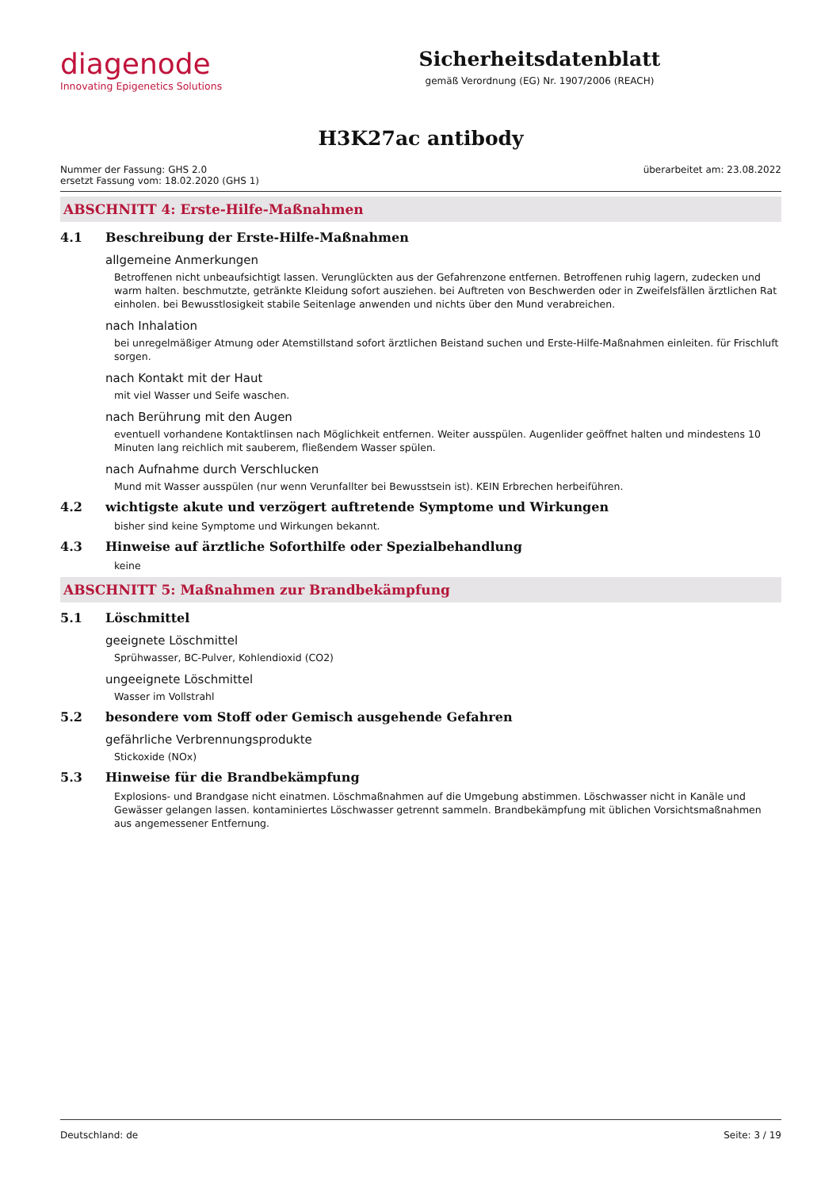diagenode
Innovating Epigenetics Solutions
Sicherheitsdatenblatt
gemäß Verordnung (EG) Nr. 1907/2006 (REACH)
H3K27ac antibody
Nummer der Fassung: GHS 2.0
ersetzt Fassung vom: 18.02.2020 (GHS 1)
überarbeitet am: 23.08.2022
ABSCHNITT 4: Erste-Hilfe-Maßnahmen
4.1 Beschreibung der Erste-Hilfe-Maßnahmen
allgemeine Anmerkungen
Betroffenen nicht unbeaufsichtigt lassen. Verunglückten aus der Gefahrenzone entfernen. Betroffenen ruhig lagern, zudecken und warm halten. beschmutzte, getränkte Kleidung sofort ausziehen. bei Auftreten von Beschwerden oder in Zweifelsfällen ärztlichen Rat einholen. bei Bewusstlosigkeit stabile Seitenlage anwenden und nichts über den Mund verabreichen.
nach Inhalation
bei unregelmäßiger Atmung oder Atemstillstand sofort ärztlichen Beistand suchen und Erste-Hilfe-Maßnahmen einleiten. für Frischluft sorgen.
nach Kontakt mit der Haut
mit viel Wasser und Seife waschen.
nach Berührung mit den Augen
eventuell vorhandene Kontaktlinsen nach Möglichkeit entfernen. Weiter ausspülen. Augenlider geöffnet halten und mindestens 10 Minuten lang reichlich mit sauberem, fließendem Wasser spülen.
nach Aufnahme durch Verschlucken
Mund mit Wasser ausspülen (nur wenn Verunfallter bei Bewusstsein ist). KEIN Erbrechen herbeiführen.
4.2 wichtigste akute und verzögert auftretende Symptome und Wirkungen
bisher sind keine Symptome und Wirkungen bekannt.
4.3 Hinweise auf ärztliche Soforthilfe oder Spezialbehandlung
keine
ABSCHNITT 5: Maßnahmen zur Brandbekämpfung
5.1 Löschmittel
geeignete Löschmittel
Sprühwasser, BC-Pulver, Kohlendioxid (CO2)
ungeeignete Löschmittel
Wasser im Vollstrahl
5.2 besondere vom Stoff oder Gemisch ausgehende Gefahren
gefährliche Verbrennungsprodukte
Stickoxide (NOx)
5.3 Hinweise für die Brandbekämpfung
Explosions- und Brandgase nicht einatmen. Löschmaßnahmen auf die Umgebung abstimmen. Löschwasser nicht in Kanäle und Gewässer gelangen lassen. kontaminiertes Löschwasser getrennt sammeln. Brandbekämpfung mit üblichen Vorsichtsmaßnahmen aus angemessener Entfernung.
Deutschland: de Seite: 3 / 19